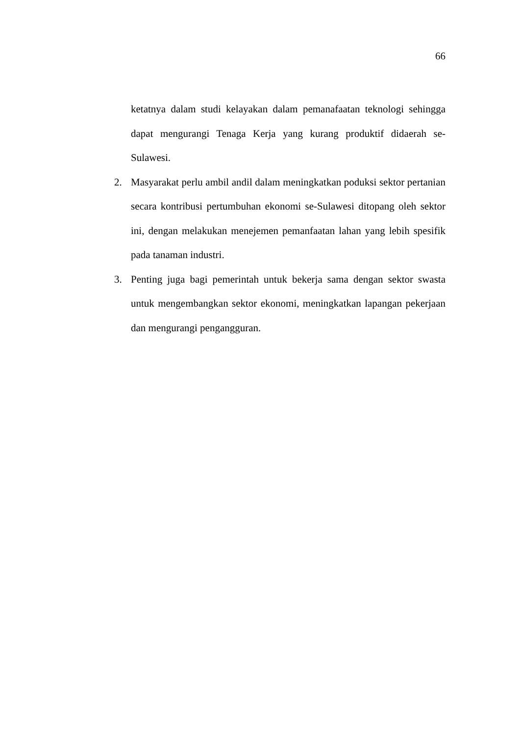66
ketatnya dalam studi kelayakan dalam pemanafaatan teknologi sehingga dapat mengurangi Tenaga Kerja yang kurang produktif didaerah se-Sulawesi.
2. Masyarakat perlu ambil andil dalam meningkatkan poduksi sektor pertanian secara kontribusi pertumbuhan ekonomi se-Sulawesi ditopang oleh sektor ini, dengan melakukan menejemen pemanfaatan lahan yang lebih spesifik pada tanaman industri.
3. Penting juga bagi pemerintah untuk bekerja sama dengan sektor swasta untuk mengembangkan sektor ekonomi, meningkatkan lapangan pekerjaan dan mengurangi pengangguran.